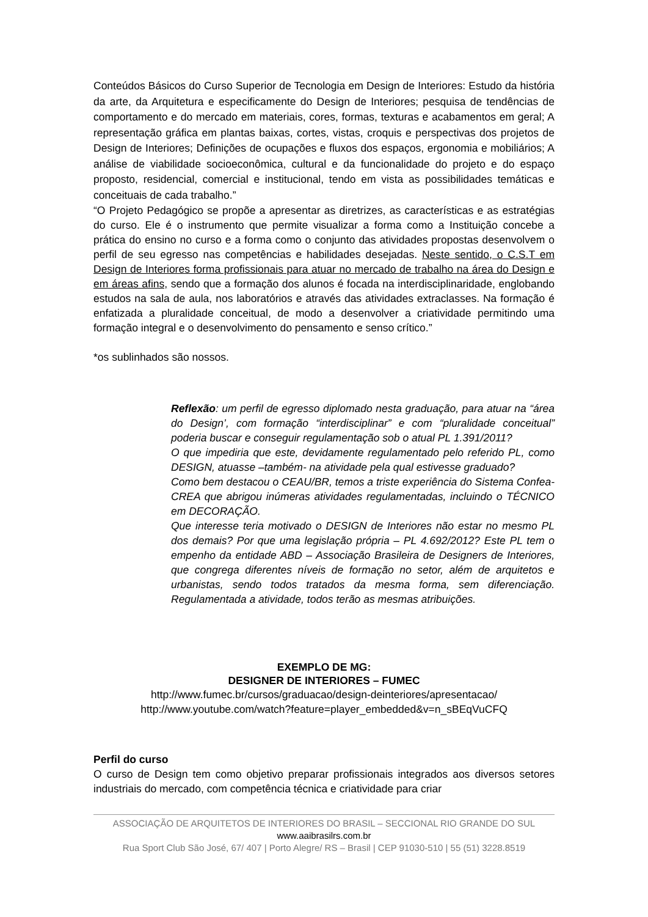Conteúdos Básicos do Curso Superior de Tecnologia em Design de Interiores: Estudo da história da arte, da Arquitetura e especificamente do Design de Interiores; pesquisa de tendências de comportamento e do mercado em materiais, cores, formas, texturas e acabamentos em geral; A representação gráfica em plantas baixas, cortes, vistas, croquis e perspectivas dos projetos de Design de Interiores; Definições de ocupações e fluxos dos espaços, ergonomia e mobiliários; A análise de viabilidade socioeconômica, cultural e da funcionalidade do projeto e do espaço proposto, residencial, comercial e institucional, tendo em vista as possibilidades temáticas e conceituais de cada trabalho.”
“O Projeto Pedagógico se propõe a apresentar as diretrizes, as características e as estratégias do curso. Ele é o instrumento que permite visualizar a forma como a Instituição concebe a prática do ensino no curso e a forma como o conjunto das atividades propostas desenvolvem o perfil de seu egresso nas competências e habilidades desejadas. Neste sentido, o C.S.T em Design de Interiores forma profissionais para atuar no mercado de trabalho na área do Design e em áreas afins, sendo que a formação dos alunos é focada na interdisciplinaridade, englobando estudos na sala de aula, nos laboratórios e através das atividades extraclasses. Na formação é enfatizada a pluralidade conceitual, de modo a desenvolver a criatividade permitindo uma formação integral e o desenvolvimento do pensamento e senso crítico.”
*os sublinhados são nossos.
Reflexão: um perfil de egresso diplomado nesta graduação, para atuar na “área do Design’, com formação “interdisciplinar” e com “pluralidade conceitual” poderia buscar e conseguir regulamentação sob o atual PL 1.391/2011?
O que impediria que este, devidamente regulamentado pelo referido PL, como DESIGN, atuasse –também- na atividade pela qual estivesse graduado?
Como bem destacou o CEAU/BR, temos a triste experiência do Sistema Confea-CREA que abrigou inúmeras atividades regulamentadas, incluindo o TÉCNICO em DECORAÇÃO.
Que interesse teria motivado o DESIGN de Interiores não estar no mesmo PL dos demais? Por que uma legislação própria – PL 4.692/2012? Este PL tem o empenho da entidade ABD – Associação Brasileira de Designers de Interiores, que congrega diferentes níveis de formação no setor, além de arquitetos e urbanistas, sendo todos tratados da mesma forma, sem diferenciação. Regulamentada a atividade, todos terão as mesmas atribuições.
EXEMPLO DE MG:
DESIGNER DE INTERIORES – FUMEC
http://www.fumec.br/cursos/graduacao/design-deinteriores/apresentacao/
http://www.youtube.com/watch?feature=player_embedded&v=n_sBEqVuCFQ
Perfil do curso
O curso de Design tem como objetivo preparar profissionais integrados aos diversos setores industriais do mercado, com competência técnica e criatividade para criar
ASSOCIAÇÃO DE ARQUITETOS DE INTERIORES DO BRASIL – SECCIONAL RIO GRANDE DO SUL
www.aaibrasilrs.com.br
Rua Sport Club São José, 67/ 407 | Porto Alegre/ RS – Brasil | CEP 91030-510 | 55 (51) 3228.8519